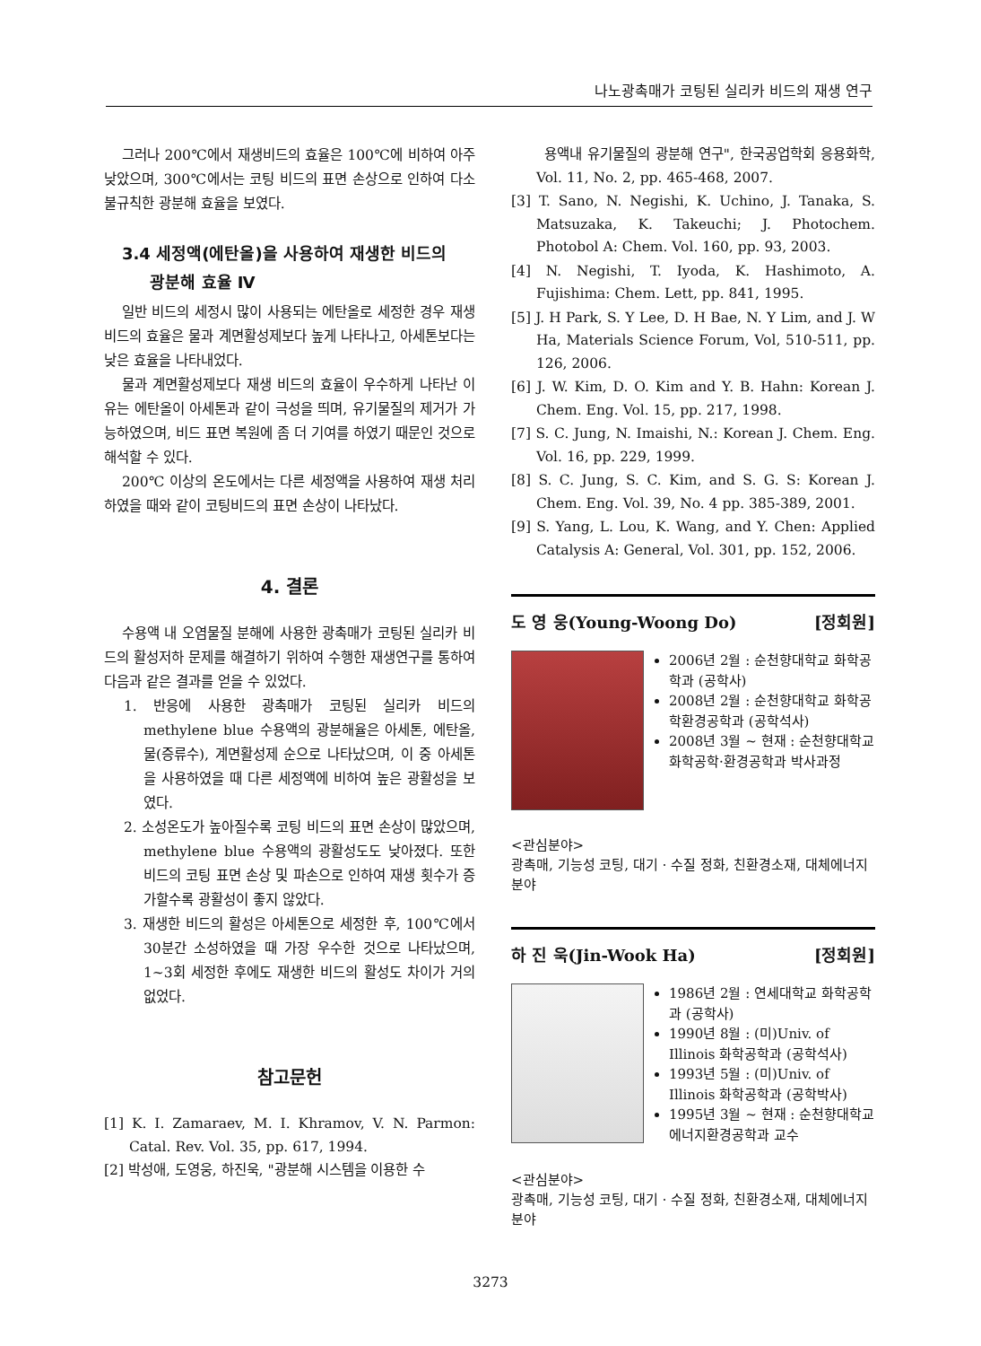나노광촉매가 코팅된 실리카 비드의 재생 연구
그러나 200℃에서 재생비드의 효율은 100℃에 비하여 아주 낮았으며, 300℃에서는 코팅 비드의 표면 손상으로 인하여 다소 불규칙한 광분해 효율을 보였다.
3.4 세정액(에탄올)을 사용하여 재생한 비드의
광분해 효율 Ⅳ
일반 비드의 세정시 많이 사용되는 에탄올로 세정한 경우 재생비드의 효율은 물과 계면활성제보다 높게 나타나고, 아세톤보다는 낮은 효율을 나타내었다.
물과 계면활성제보다 재생 비드의 효율이 우수하게 나타난 이유는 에탄올이 아세톤과 같이 극성을 띄며, 유기물질의 제거가 가능하였으며, 비드 표면 복원에 좀 더 기여를 하였기 때문인 것으로 해석할 수 있다.
200℃ 이상의 온도에서는 다른 세정액을 사용하여 재생 처리하였을 때와 같이 코팅비드의 표면 손상이 나타났다.
4. 결론
수용액 내 오염물질 분해에 사용한 광촉매가 코팅된 실리카 비드의 활성저하 문제를 해결하기 위하여 수행한 재생연구를 통하여 다음과 같은 결과를 얻을 수 있었다.
1. 반응에 사용한 광촉매가 코팅된 실리카 비드의 methylene blue 수용액의 광분해율은 아세톤, 에탄올, 물(증류수), 계면활성제 순으로 나타났으며, 이 중 아세톤을 사용하였을 때 다른 세정액에 비하여 높은 광활성을 보였다.
2. 소성온도가 높아질수록 코팅 비드의 표면 손상이 많았으며, methylene blue 수용액의 광활성도도 낮아졌다. 또한 비드의 코팅 표면 손상 및 파손으로 인하여 재생 횟수가 증가할수록 광활성이 좋지 않았다.
3. 재생한 비드의 활성은 아세톤으로 세정한 후, 100℃에서 30분간 소성하였을 때 가장 우수한 것으로 나타났으며, 1~3회 세정한 후에도 재생한 비드의 활성도 차이가 거의 없었다.
참고문헌
[1] K. I. Zamaraev, M. I. Khramov, V. N. Parmon: Catal. Rev. Vol. 35, pp. 617, 1994.
[2] 박성애, 도영웅, 하진욱, "광분해 시스템을 이용한 수
용액내 유기물질의 광분해 연구", 한국공업학회 응용화학, Vol. 11, No. 2, pp. 465-468, 2007.
[3] T. Sano, N. Negishi, K. Uchino, J. Tanaka, S. Matsuzaka, K. Takeuchi; J. Photochem. Photobol A: Chem. Vol. 160, pp. 93, 2003.
[4] N. Negishi, T. Iyoda, K. Hashimoto, A. Fujishima: Chem. Lett, pp. 841, 1995.
[5] J. H Park, S. Y Lee, D. H Bae, N. Y Lim, and J. W Ha, Materials Science Forum, Vol, 510-511, pp. 126, 2006.
[6] J. W. Kim, D. O. Kim and Y. B. Hahn: Korean J. Chem. Eng. Vol. 15, pp. 217, 1998.
[7] S. C. Jung, N. Imaishi, N.: Korean J. Chem. Eng. Vol. 16, pp. 229, 1999.
[8] S. C. Jung, S. C. Kim, and S. G. S: Korean J. Chem. Eng. Vol. 39, No. 4 pp. 385-389, 2001.
[9] S. Yang, L. Lou, K. Wang, and Y. Chen: Applied Catalysis A: General, Vol. 301, pp. 152, 2006.
도 영 웅(Young-Woong Do) [정회원]
2006년 2월 : 순천향대학교 화학공학과 (공학사)
2008년 2월 : 순천향대학교 화학공학환경공학과 (공학석사)
2008년 3월 ~ 현재 : 순천향대학교 화학공학·환경공학과 박사과정
<관심분야>
광촉매, 기능성 코팅, 대기ㆍ수질 정화, 친환경소재, 대체에너지 분야
하 진 욱(Jin-Wook Ha) [정회원]
1986년 2월 : 연세대학교 화학공학과 (공학사)
1990년 8월 : (미)Univ. of Illinois 화학공학과 (공학석사)
1993년 5월 : (미)Univ. of Illinois 화학공학과 (공학박사)
1995년 3월 ~ 현재 : 순천향대학교 에너지환경공학과 교수
<관심분야>
광촉매, 기능성 코팅, 대기ㆍ수질 정화, 친환경소재, 대체에너지 분야
3273